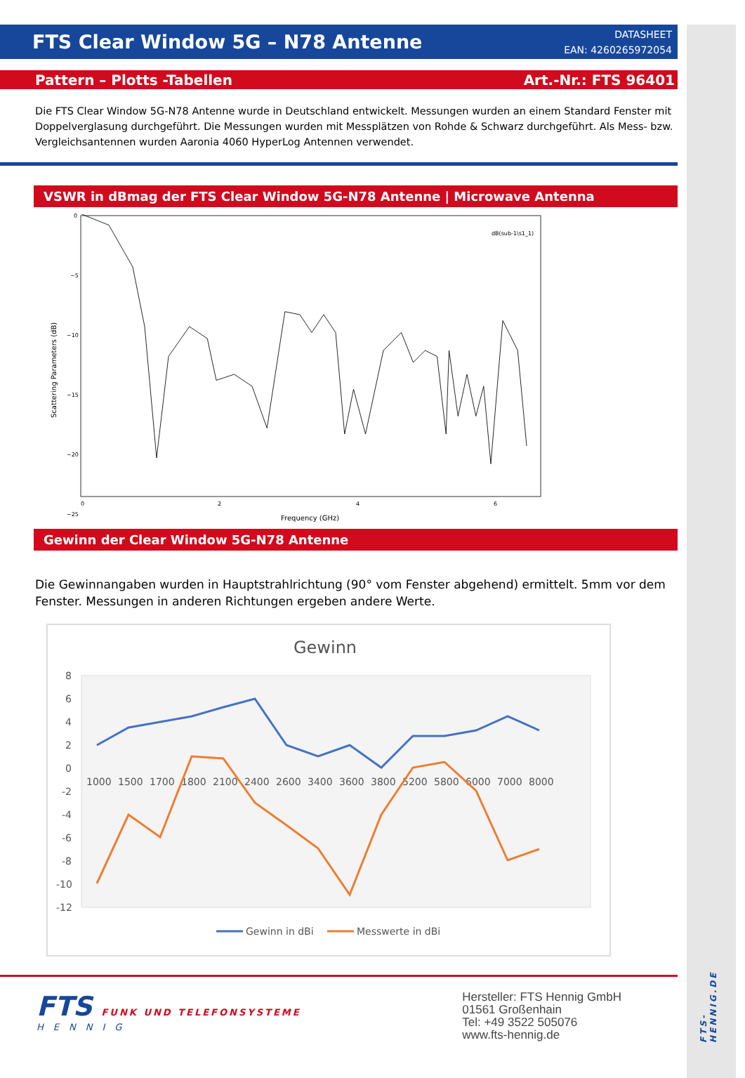FTS Clear Window 5G – N78 Antenne
DATASHEET
EAN: 4260265972054
Pattern – Plotts -Tabellen Art.-Nr.: FTS 96401
Die FTS Clear Window 5G-N78 Antenne wurde in Deutschland entwickelt. Messungen wurden an einem Standard Fenster mit Doppelverglasung durchgeführt. Die Messungen wurden mit Messplätzen von Rohde & Schwarz durchgeführt. Als Mess- bzw. Vergleichsantennen wurden Aaronia 4060 HyperLog Antennen verwendet.
VSWR in dBmag der FTS Clear Window 5G-N78 Antenne | Microwave Antenna
0
−5
−10
−15
−20
−25
0
2
4
6
Frequency (GHz)
Scattering Parameters (dB)
dB(sub-1\s1_1)
Gewinn der Clear Window 5G-N78 Antenne
Die Gewinnangaben wurden in Hauptstrahlrichtung (90° vom Fenster abgehend) ermittelt. 5mm vor dem Fenster. Messungen in anderen Richtungen ergeben andere Werte.
Gewinn
8
6
4
2
0
-2
-4
-6
-8
-10
-12
1000
1500
1700
1800
2100
2400
2600
3400
3600
3800
5200
5800
6000
7000
8000
Gewinn in dBi
Messwerte in dBi
FTS FUNK UND TELEFONSYSTEME
HENNIG
Hersteller: FTS Hennig GmbH
01561 Großenhain
Tel: +49 3522 505076
www.fts-hennig.de
FTS-HENNIG.DE